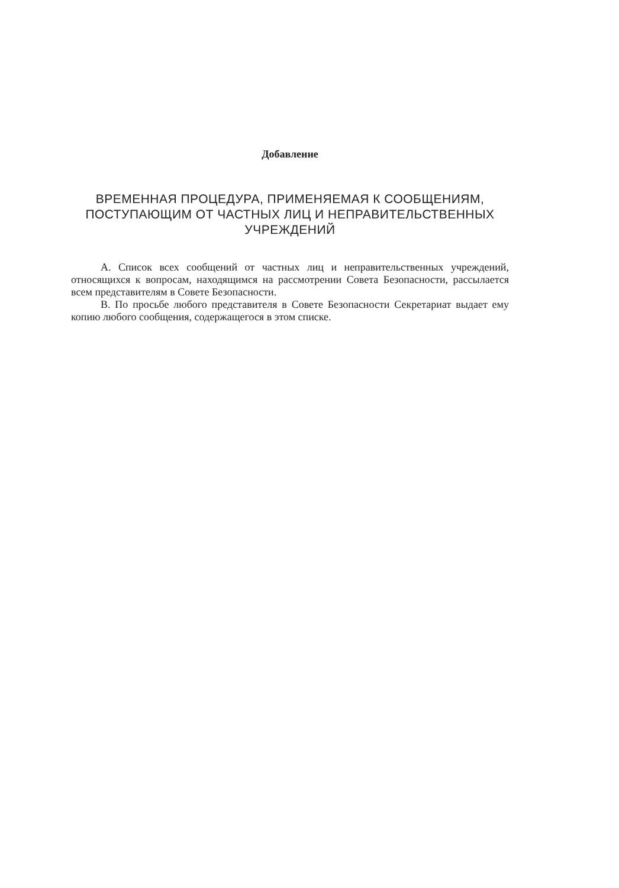Добавление
ВРЕМЕННАЯ ПРОЦЕДУРА, ПРИМЕНЯЕМАЯ К СООБЩЕНИЯМ, ПОСТУПАЮЩИМ ОТ ЧАСТНЫХ ЛИЦ И НЕПРАВИТЕЛЬСТВЕННЫХ УЧРЕЖДЕНИЙ
A. Список всех сообщений от частных лиц и неправительственных учреждений, относящихся к вопросам, находящимся на рассмотрении Совета Безопасности, рассылается всем представителям в Совете Безопасности.
B. По просьбе любого представителя в Совете Безопасности Секретариат выдает ему копию любого сообщения, содержащегося в этом списке.